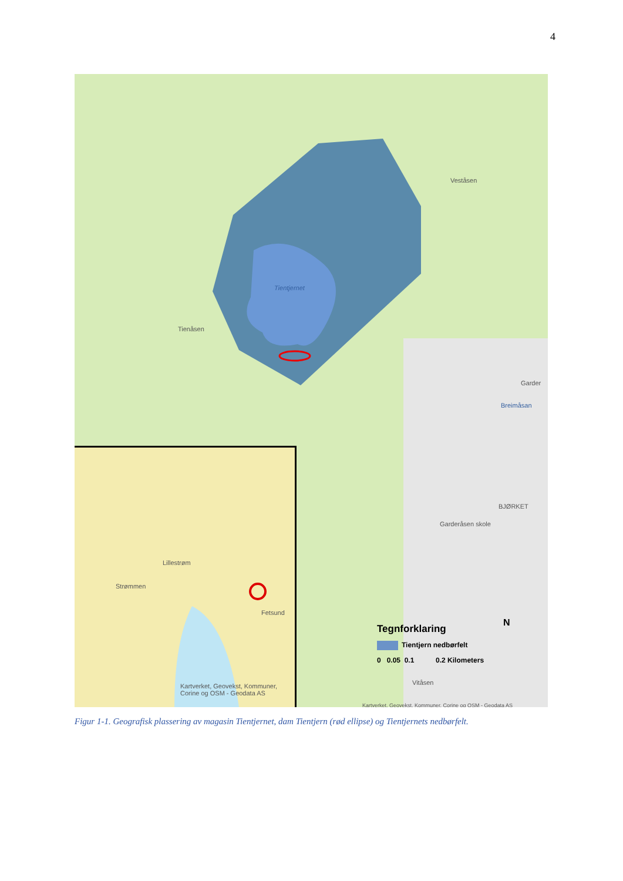4
Tientjernet
Tienåsen
Veståsen
Garder
Breimåsan
BJØRKET
Garderåsen skole
Vitåsen
Kartverket, Geovekst, Kommuner, Corine og OSM - Geodata AS
Lillestrøm
Strømmen
Fetsund
Kartverket, Geovekst, Kommuner, Corine og OSM - Geodata AS
Tegnforklaring
Tientjern nedbørfelt
0 0.05 0.1 0.2 Kilometers
N
Figur 1-1. Geografisk plassering av magasin Tientjernet, dam Tientjern (rød ellipse) og Tientjernets nedbørfelt.